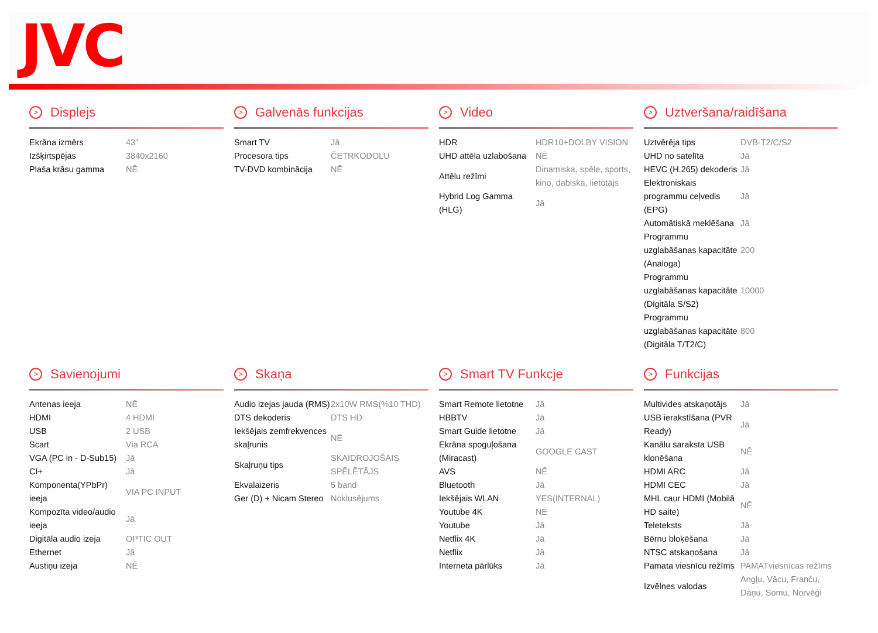JVC
> Displejs
| Ekrāna izmērs | 43" |
| Izšķirtspējas | 3840x2160 |
| Plaša krāsu gamma | NĒ |
> Galvenās funkcijas
| Smart TV | Jā |
| Procesora tips | ČETRKODOLU |
| TV-DVD kombinācija | NĒ |
> Video
| HDR | HDR10+DOLBY VISION |
| UHD attēla uzlabošana | NĒ |
| Attēlu režīmi | Dinamiska, spēle, sports, kino, dabiska, lietotājs |
| Hybrid Log Gamma (HLG) | Jā |
> Uztveršana/raidīšana
| Uztvērēja tips | DVB-T2/C/S2 |
| UHD no satelīta | Jā |
| HEVC (H.265) dekoderis | Jā |
| Elektroniskais programmu ceļvedis (EPG) | Jā |
| Automātiskā meklēšana | Jā |
| Programmu uzglabāšanas kapacitāte (Analoga) | 200 |
| Programmu uzglabāšanas kapacitāte (Digitāla S/S2) | 10000 |
| Programmu uzglabāšanas kapacitāte (Digitāla T/T2/C) | 800 |
> Savienojumi
| Antenas ieeja | NĒ |
| HDMI | 4 HDMI |
| USB | 2 USB |
| Scart | Via RCA |
| VGA (PC in - D-Sub15) | Jā |
| CI+ | Jā |
| Komponenta(YPbPr) ieeja | VIA PC INPUT |
| Kompozīta video/audio ieeja | Jā |
| Digitāla audio izeja | OPTIC OUT |
| Ethernet | Jā |
| Austiņu izeja | NĒ |
> Skaņa
| Audio izejas jauda (RMS) | 2x10W RMS(%10 THD) |
| DTS dekoderis | DTS HD |
| Iekšējais zemfrekvences skaļrunis | NĒ |
| Skaļruņu tips | SKAIDROJOŠAIS SPĒLĒTĀJS |
| Ekvalaizeris | 5 band |
| Ger (D) + Nicam Stereo | Noklusējums |
> Smart TV Funkcje
| Smart Remote lietotne | Jā |
| HBBTV | Jā |
| Smart Guide lietotne | Jā |
| Ekrāna spoguļošana (Miracast) | GOOGLE CAST |
| AVS | NĒ |
| Bluetooth | Jā |
| Iekšējais WLAN | YES(INTERNAL) |
| Youtube 4K | NĒ |
| Youtube | Jā |
| Netflix 4K | Jā |
| Netflix | Jā |
| Interneta pārlūks | Jā |
> Funkcijas
| Multivides atskaņotājs | Jā |
| USB ierakstīšana (PVR Ready) | Jā |
| Kanālu saraksta USB klonēšana | NĒ |
| HDMI ARC | Jā |
| HDMI CEC | Jā |
| MHL caur HDMI (Mobilā HD saite) | NĒ |
| Teleteksts | Jā |
| Bērnu bloķēšana | Jā |
| NTSC atskaņošana | Jā |
| Pamata viesnīcu režīms | PAMATviesnīcas režīms |
| Izvēlnes valodas | Angļu, Vācu, Franču, Dāņu, Somu, Norvēģi |